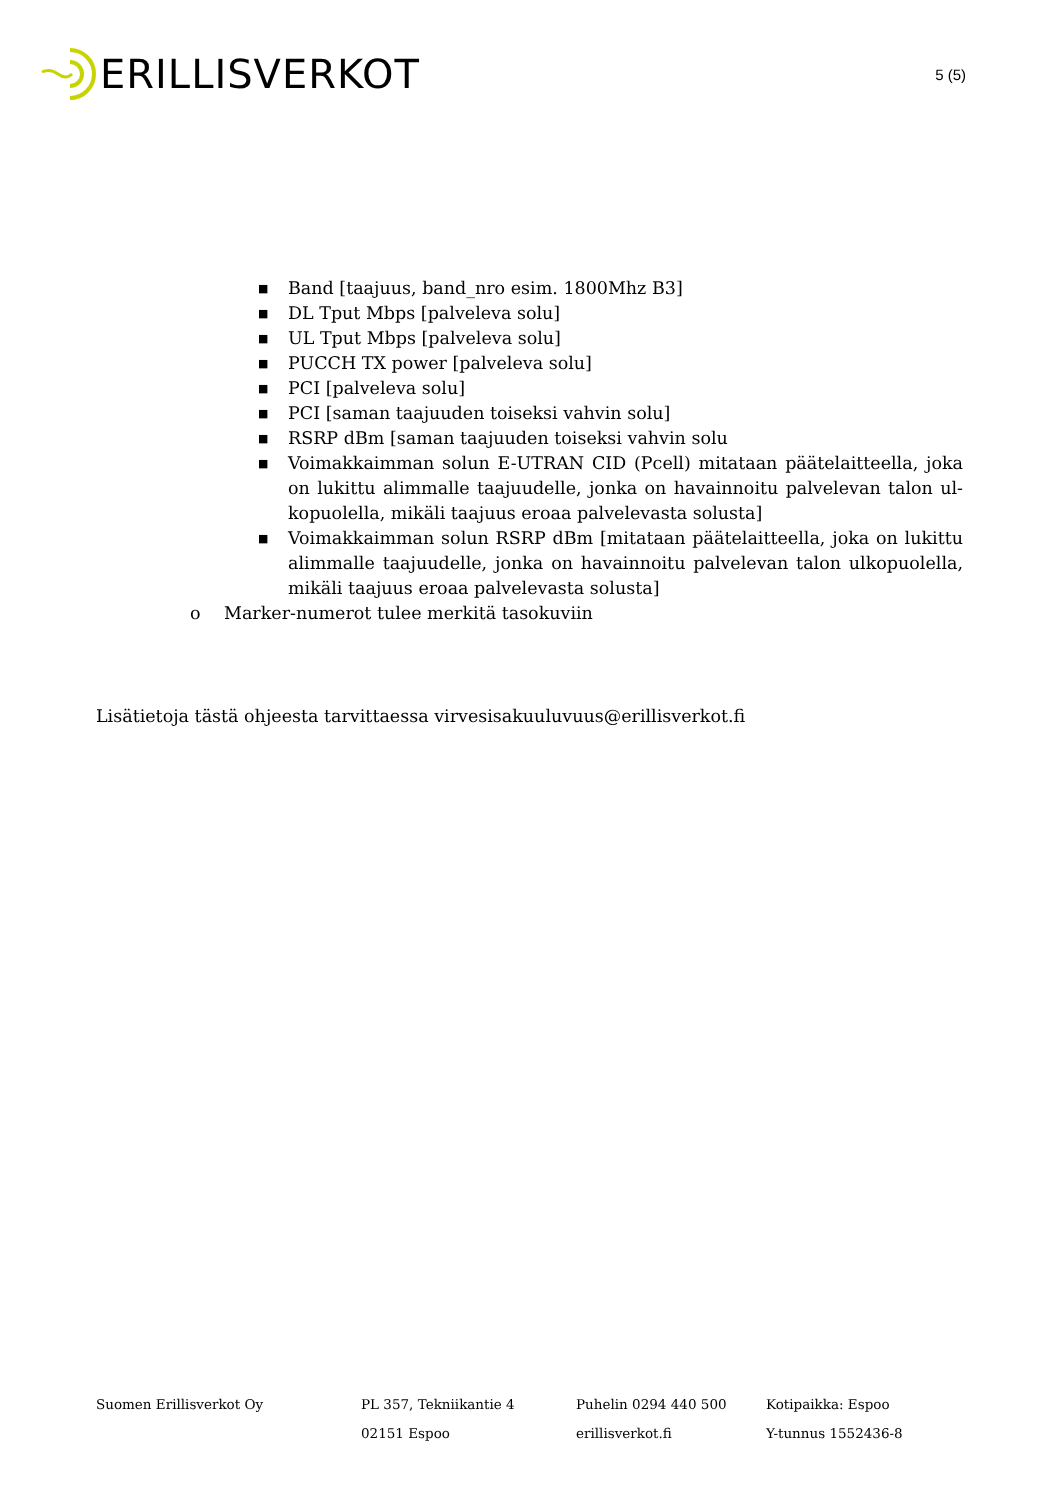ERILLISVERKOT
5 (5)
■ Band [taajuus, band_nro esim. 1800Mhz B3]
■ DL Tput Mbps [palveleva solu]
■ UL Tput Mbps [palveleva solu]
■ PUCCH TX power [palveleva solu]
■ PCI [palveleva solu]
■ PCI [saman taajuuden toiseksi vahvin solu]
■ RSRP dBm [saman taajuuden toiseksi vahvin solu
■ Voimakkaimman solun E-UTRAN CID (Pcell) mitataan päätelaitteella, joka on lukittu alimmalle taajuudelle, jonka on havainnoitu palvelevan talon ul-kopuolella, mikäli taajuus eroaa palvelevasta solusta]
■ Voimakkaimman solun RSRP dBm [mitataan päätelaitteella, joka on lukittu alimmalle taajuudelle, jonka on havainnoitu palvelevan talon ulkopuolella, mikäli taajuus eroaa palvelevasta solusta]
o Marker-numerot tulee merkitä tasokuviin
Lisätietoja tästä ohjeesta tarvittaessa virvesisakuuluvuus@erillisverkot.fi
Suomen Erillisverkot Oy PL 357, Tekniikantie 4
02151 Espoo
Puhelin 0294 440 500
erillisverkot.fi
Kotipaikka: Espoo
Y-tunnus 1552436-8